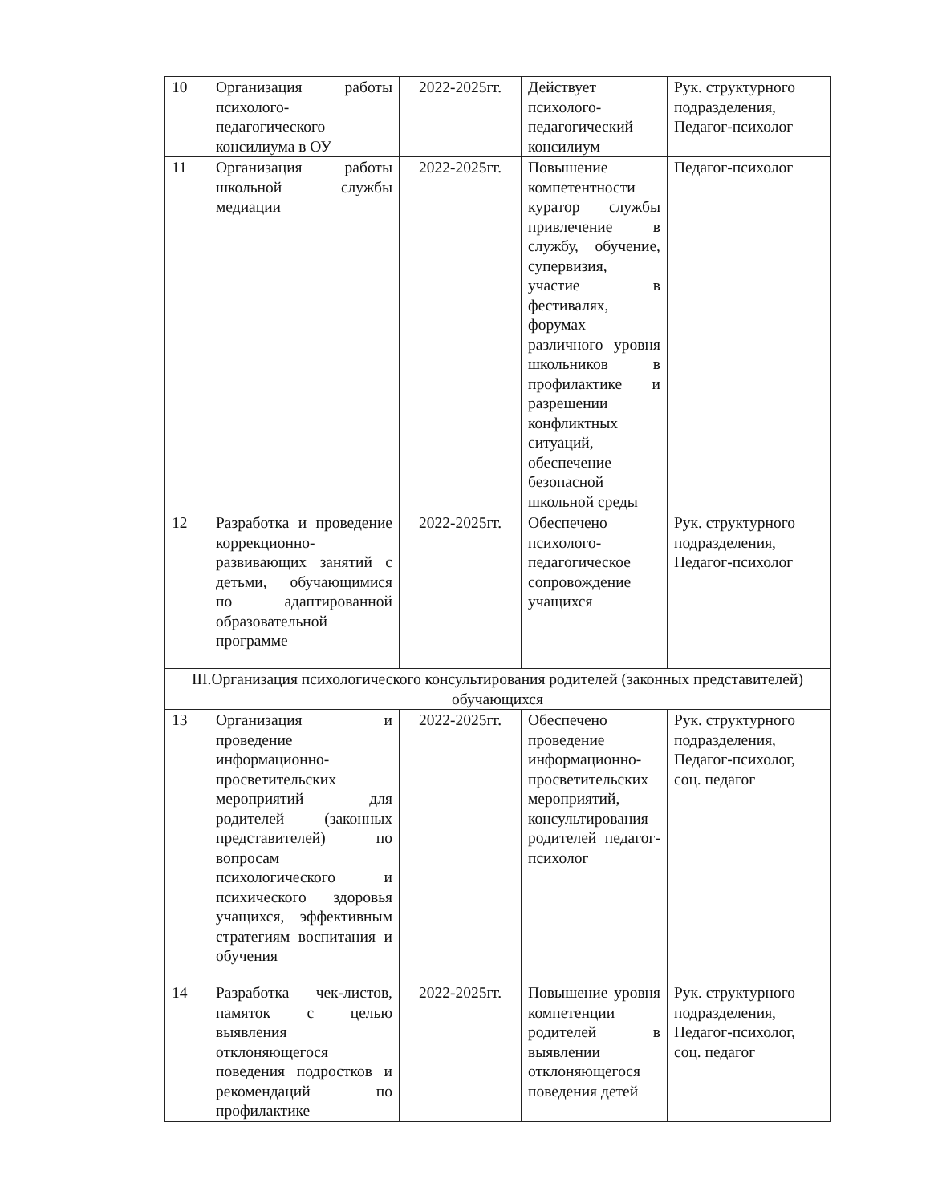| 10 | Организация работы психолого-педагогического консилиума в ОУ | 2022-2025гг. | Действует психолого-педагогический консилиум | Рук. структурного подразделения, Педагог-психолог |
| 11 | Организация работы школьной службы медиации | 2022-2025гг. | Повышение компетентности куратор службы привлечение в службу, обучение, супервизия, участие в фестивалях, форумах различного уровня школьников в профилактике и разрешении конфликтных ситуаций, обеспечение безопасной школьной среды | Педагог-психолог |
| 12 | Разработка и проведение коррекционно-развивающих занятий с детьми, обучающимися по адаптированной образовательной программе | 2022-2025гг. | Обеспечено психолого-педагогическое сопровождение учащихся | Рук. структурного подразделения, Педагог-психолог |
| III.Организация психологического консультирования родителей (законных представителей) обучающихся | | | | |
| 13 | Организация и проведение информационно-просветительских мероприятий для родителей (законных представителей) по вопросам психологического и психического здоровья учащихся, эффективным стратегиям воспитания и обучения | 2022-2025гг. | Обеспечено проведение информационно-просветительских мероприятий, консультирования родителей педагог-психолог | Рук. структурного подразделения, Педагог-психолог, соц. педагог |
| 14 | Разработка чек-листов, памяток с целью выявления отклоняющегося поведения подростков и рекомендаций по профилактике | 2022-2025гг. | Повышение уровня компетенции родителей в выявлении отклоняющегося поведения детей | Рук. структурного подразделения, Педагог-психолог, соц. педагог |